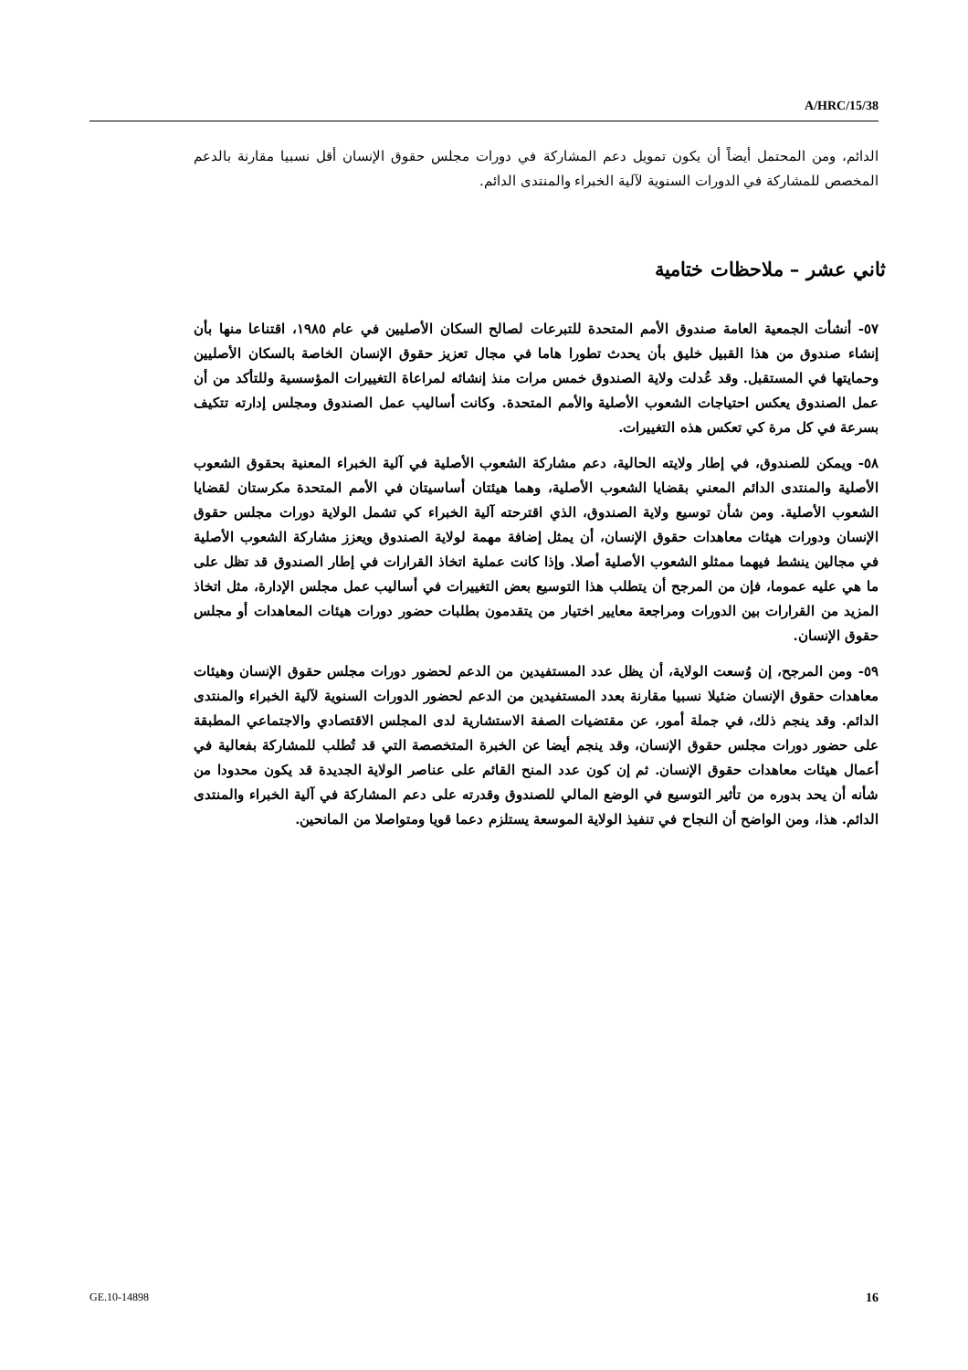A/HRC/15/38
الدائم، ومن المحتمل أيضاً أن يكون تمويل دعم المشاركة في دورات مجلس حقوق الإنسان أقل نسبيا مقارنة بالدعم المخصص للمشاركة في الدورات السنوية لآلية الخبراء والمنتدى الدائم.
ثاني عشر – ملاحظات ختامية
٥٧- أنشأت الجمعية العامة صندوق الأمم المتحدة للتبرعات لصالح السكان الأصليين في عام ١٩٨٥، اقتناعا منها بأن إنشاء صندوق من هذا القبيل خليق بأن يحدث تطورا هاما في مجال تعزيز حقوق الإنسان الخاصة بالسكان الأصليين وحمايتها في المستقبل. وقد عُدلت ولاية الصندوق خمس مرات منذ إنشائه لمراعاة التغييرات المؤسسية وللتأكد من أن عمل الصندوق يعكس احتياجات الشعوب الأصلية والأمم المتحدة. وكانت أساليب عمل الصندوق ومجلس إدارته تتكيف بسرعة في كل مرة كي تعكس هذه التغييرات.
٥٨- ويمكن للصندوق، في إطار ولايته الحالية، دعم مشاركة الشعوب الأصلية في آلية الخبراء المعنية بحقوق الشعوب الأصلية والمنتدى الدائم المعني بقضايا الشعوب الأصلية، وهما هيئتان أساسيتان في الأمم المتحدة مكرستان لقضايا الشعوب الأصلية. ومن شأن توسيع ولاية الصندوق، الذي اقترحته آلية الخبراء كي تشمل الولاية دورات مجلس حقوق الإنسان ودورات هيئات معاهدات حقوق الإنسان، أن يمثل إضافة مهمة لولاية الصندوق ويعزز مشاركة الشعوب الأصلية في مجالين ينشط فيهما ممثلو الشعوب الأصلية أصلا. وإذا كانت عملية اتخاذ القرارات في إطار الصندوق قد تظل على ما هي عليه عموما، فإن من المرجح أن يتطلب هذا التوسيع بعض التغييرات في أساليب عمل مجلس الإدارة، مثل اتخاذ المزيد من القرارات بين الدورات ومراجعة معايير اختيار من يتقدمون بطلبات حضور دورات هيئات المعاهدات أو مجلس حقوق الإنسان.
٥٩- ومن المرجح، إن وُسعت الولاية، أن يظل عدد المستفيدين من الدعم لحضور دورات مجلس حقوق الإنسان وهيئات معاهدات حقوق الإنسان ضئيلا نسبيا مقارنة بعدد المستفيدين من الدعم لحضور الدورات السنوية لآلية الخبراء والمنتدى الدائم. وقد ينجم ذلك، في جملة أمور، عن مقتضيات الصفة الاستشارية لدى المجلس الاقتصادي والاجتماعي المطبقة على حضور دورات مجلس حقوق الإنسان، وقد ينجم أيضا عن الخبرة المتخصصة التي قد تُطلب للمشاركة بفعالية في أعمال هيئات معاهدات حقوق الإنسان. ثم إن كون عدد المنح القائم على عناصر الولاية الجديدة قد يكون محدودا من شأنه أن يحد بدوره من تأثير التوسيع في الوضع المالي للصندوق وقدرته على دعم المشاركة في آلية الخبراء والمنتدى الدائم. هذا، ومن الواضح أن النجاح في تنفيذ الولاية الموسعة يستلزم دعما قويا ومتواصلا من المانحين.
GE.10-14898 16